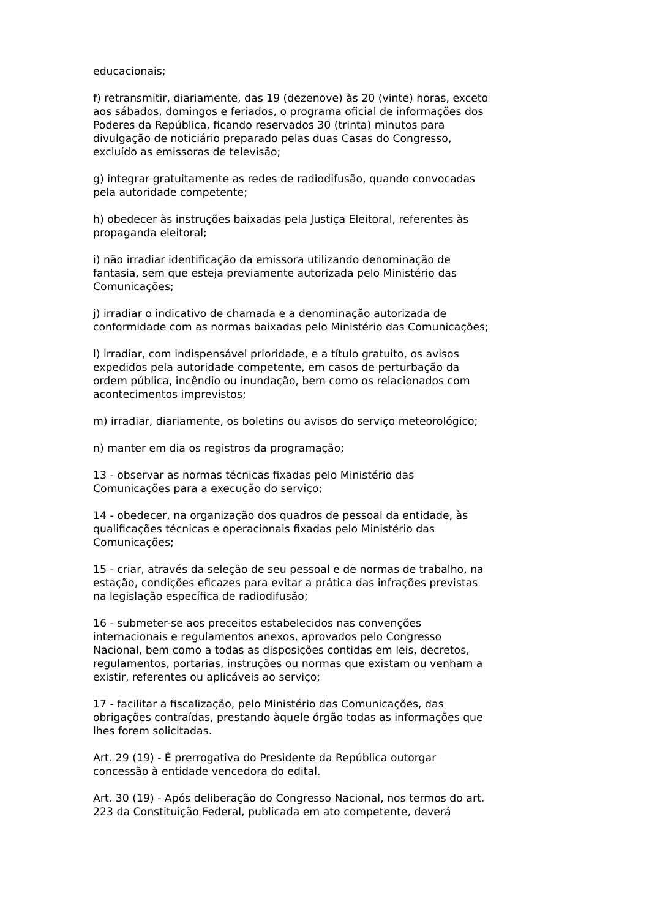educacionais;
f) retransmitir, diariamente, das 19 (dezenove) às 20 (vinte) horas, exceto aos sábados, domingos e feriados, o programa oficial de informações dos Poderes da República, ficando reservados 30 (trinta) minutos para divulgação de noticiário preparado pelas duas Casas do Congresso, excluído as emissoras de televisão;
g) integrar gratuitamente as redes de radiodifusão, quando convocadas pela autoridade competente;
h) obedecer às instruções baixadas pela Justiça Eleitoral, referentes às propaganda eleitoral;
i) não irradiar identificação da emissora utilizando denominação de fantasia, sem que esteja previamente autorizada pelo Ministério das Comunicações;
j) irradiar o indicativo de chamada e a denominação autorizada de conformidade com as normas baixadas pelo Ministério das Comunicações;
l) irradiar, com indispensável prioridade, e a título gratuito, os avisos expedidos pela autoridade competente, em casos de perturbação da ordem pública, incêndio ou inundação, bem como os relacionados com acontecimentos imprevistos;
m) irradiar, diariamente, os boletins ou avisos do serviço meteorológico;
n) manter em dia os registros da programação;
13 - observar as normas técnicas fixadas pelo Ministério das Comunicações para a execução do serviço;
14 - obedecer, na organização dos quadros de pessoal da entidade, às qualificações técnicas e operacionais fixadas pelo Ministério das Comunicações;
15 - criar, através da seleção de seu pessoal e de normas de trabalho, na estação, condições eficazes para evitar a prática das infrações previstas na legislação específica de radiodifusão;
16 - submeter-se aos preceitos estabelecidos nas convenções internacionais e regulamentos anexos, aprovados pelo Congresso Nacional, bem como a todas as disposições contidas em leis, decretos, regulamentos, portarias, instruções ou normas que existam ou venham a existir, referentes ou aplicáveis ao serviço;
17 - facilitar a fiscalização, pelo Ministério das Comunicações, das obrigações contraídas, prestando àquele órgão todas as informações que lhes forem solicitadas.
Art. 29 (19) - É prerrogativa do Presidente da República outorgar concessão à entidade vencedora do edital.
Art. 30 (19) - Após deliberação do Congresso Nacional, nos termos do art. 223 da Constituição Federal, publicada em ato competente, deverá